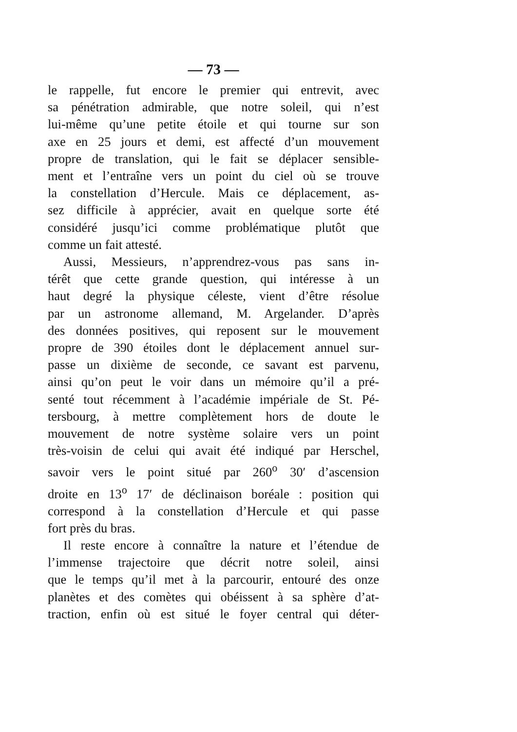— 73 —
le rappelle, fut encore le premier qui entrevit, avec
sa pénétration admirable, que notre soleil, qui n’est
lui-même qu’une petite étoile et qui tourne sur son
axe en 25 jours et demi, est affecté d’un mouvement
propre de translation, qui le fait se déplacer sensible-
ment et l’entraîne vers un point du ciel où se trouve
la constellation d’Hercule. Mais ce déplacement, as-
sez difficile à apprécier, avait en quelque sorte été
considéré jusqu’ici comme problématique plutôt que
comme un fait attesté.
Aussi, Messieurs, n’apprendrez-vous pas sans in-
térêt que cette grande question, qui intéresse à un
haut degré la physique céleste, vient d’être résolue
par un astronome allemand, M. Argelander. D’après
des données positives, qui reposent sur le mouvement
propre de 390 étoiles dont le déplacement annuel sur-
passe un dixième de seconde, ce savant est parvenu,
ainsi qu’on peut le voir dans un mémoire qu’il a pré-
senté tout récemment à l’académie impériale de St. Pé-
tersbourg, à mettre complètement hors de doute le
mouvement de notre système solaire vers un point
très-voisin de celui qui avait été indiqué par Herschel,
savoir vers le point situé par 260<sup>o</sup> 30′ d’ascension
droite en 13<sup>o</sup> 17′ de déclinaison boréale : position qui
correspond à la constellation d’Hercule et qui passe
fort près du bras.
Il reste encore à connaître la nature et l’étendue de
l’immense trajectoire que décrit notre soleil, ainsi
que le temps qu’il met à la parcourir, entouré des onze
planètes et des comètes qui obéissent à sa sphère d’at-
traction, enfin où est situé le foyer central qui déter-